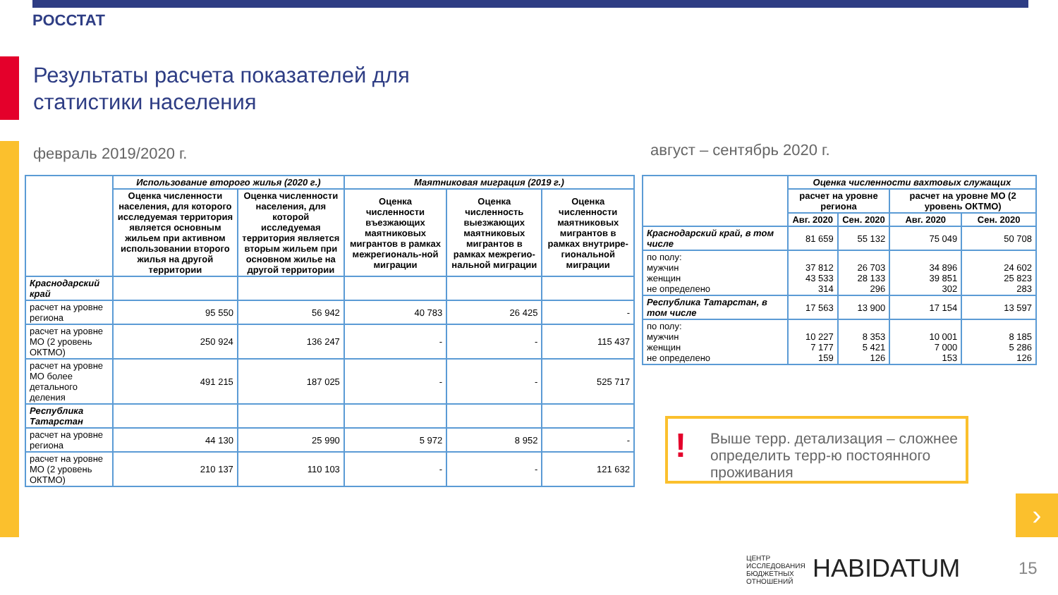РОССТАТ
Результаты расчета показателей для
статистики населения
февраль 2019/2020 г. август – сентябрь 2020 г.
| | Использование второго жилья (2020 г.) | | Маятниковая миграция (2019 г.) | | |
| --- | --- | --- | --- | --- | --- |
| | Оценка численности населения, для которого исследуемая территория является основным жильем при активном использовании второго жилья на другой территории | Оценка численности населения, для которой исследуемая территория является вторым жильем при основном жилье на другой территории | Оценка численности въезжающих маятниковых мигрантов в рамках межрегиональ-ной миграции | Оценка численность выезжающих маятниковых мигрантов в рамках межрегио-нальной миграции | Оценка численности маятниковых мигрантов в рамках внутрире-гиональной миграции |
| Краснодарский край | | | | | |
| расчет на уровне региона | 95 550 | 56 942 | 40 783 | 26 425 | - |
| расчет на уровне МО (2 уровень ОКТМО) | 250 924 | 136 247 | - | - | 115 437 |
| расчет на уровне МО более детального деления | 491 215 | 187 025 | - | - | 525 717 |
| Республика Татарстан | | | | | |
| расчет на уровне региона | 44 130 | 25 990 | 5 972 | 8 952 | - |
| расчет на уровне МО (2 уровень ОКТМО) | 210 137 | 110 103 | - | - | 121 632 |
| | Оценка численности вахтовых служащих | | | |
| --- | --- | --- | --- | --- |
| | расчет на уровне региона | | расчет на уровне МО (2 уровень ОКТМО) | |
| | Авг. 2020 | Сен. 2020 | Авг. 2020 | Сен. 2020 |
| Краснодарский край, в том числе | 81 659 | 55 132 | 75 049 | 50 708 |
| по полу: мужчин женщин не определено | 37 812 43 533 314 | 26 703 28 133 296 | 34 896 39 851 302 | 24 602 25 823 283 |
| Республика Татарстан, в том числе | 17 563 | 13 900 | 17 154 | 13 597 |
| по полу: мужчин женщин не определено | 10 227 7 177 159 | 8 353 5 421 126 | 10 001 7 000 153 | 8 185 5 286 126 |
!
Выше терр. детализация – сложнее определить терр-ю постоянного проживания
›
ЦЕНТР
ИССЛЕДОВАНИЯ
БЮДЖЕТНЫХ
ОТНОШЕНИЙ
HABIDATUM 15